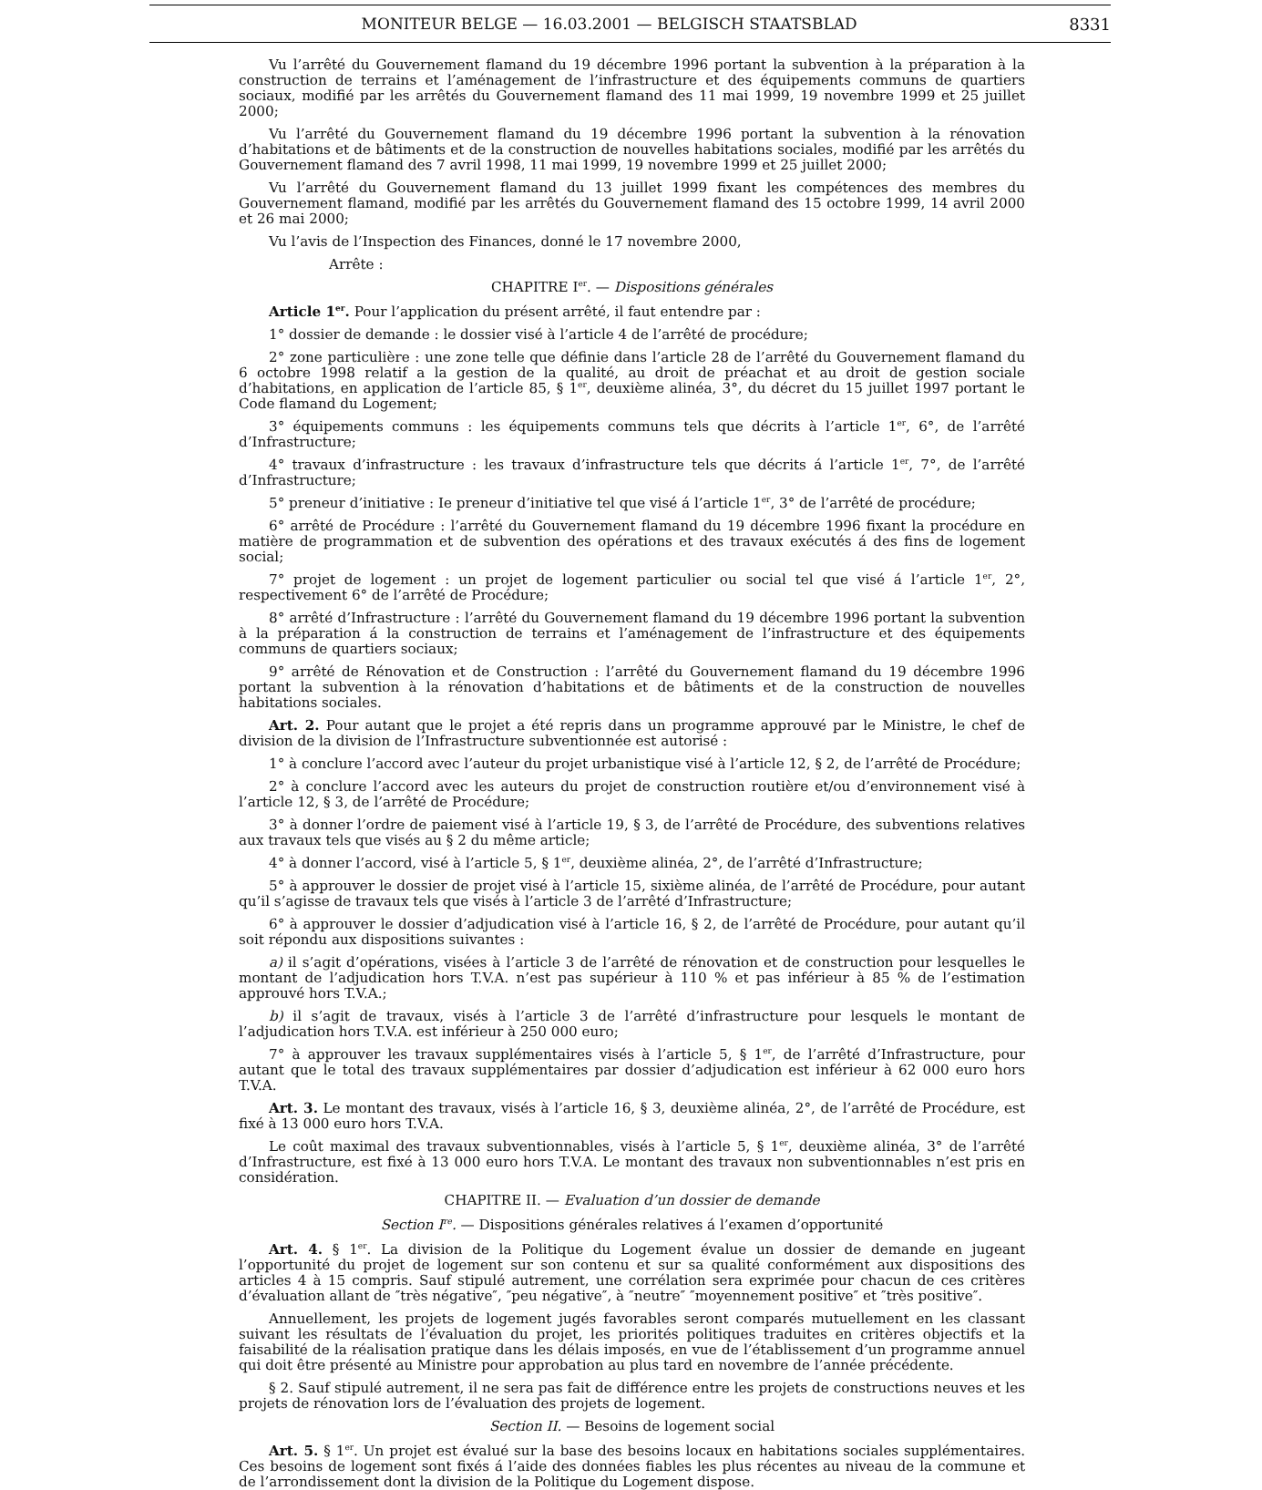MONITEUR BELGE — 16.03.2001 — BELGISCH STAATSBLAD
8331
Vu l’arrêté du Gouvernement flamand du 19 décembre 1996 portant la subvention à la préparation à la construction de terrains et l’aménagement de l’infrastructure et des équipements communs de quartiers sociaux, modifié par les arrêtés du Gouvernement flamand des 11 mai 1999, 19 novembre 1999 et 25 juillet 2000;
Vu l’arrêté du Gouvernement flamand du 19 décembre 1996 portant la subvention à la rénovation d’habitations et de bâtiments et de la construction de nouvelles habitations sociales, modifié par les arrêtés du Gouvernement flamand des 7 avril 1998, 11 mai 1999, 19 novembre 1999 et 25 juillet 2000;
Vu l’arrêté du Gouvernement flamand du 13 juillet 1999 fixant les compétences des membres du Gouvernement flamand, modifié par les arrêtés du Gouvernement flamand des 15 octobre 1999, 14 avril 2000 et 26 mai 2000;
Vu l’avis de l’Inspection des Finances, donné le 17 novembre 2000,
Arrête :
CHAPITRE I<sup>er</sup>. — Dispositions générales
Article 1<sup>er</sup>. Pour l’application du présent arrêté, il faut entendre par :
1° dossier de demande : le dossier visé à l’article 4 de l’arrêté de procédure;
2° zone particulière : une zone telle que définie dans l’article 28 de l’arrêté du Gouvernement flamand du 6 octobre 1998 relatif a la gestion de la qualité, au droit de préachat et au droit de gestion sociale d’habitations, en application de l’article 85, § 1<sup>er</sup>, deuxième alinéa, 3°, du décret du 15 juillet 1997 portant le Code flamand du Logement;
3° équipements communs : les équipements communs tels que décrits à l’article 1<sup>er</sup>, 6°, de l’arrêté d’Infrastructure;
4° travaux d’infrastructure : les travaux d’infrastructure tels que décrits á l’article 1<sup>er</sup>, 7°, de l’arrêté d’Infrastructure;
5° preneur d’initiative : Ie preneur d’initiative tel que visé á l’article 1<sup>er</sup>, 3° de l’arrêté de procédure;
6° arrêté de Procédure : l’arrêté du Gouvernement flamand du 19 décembre 1996 fixant la procédure en matière de programmation et de subvention des opérations et des travaux exécutés á des fins de logement social;
7° projet de logement : un projet de logement particulier ou social tel que visé á l’article 1<sup>er</sup>, 2°, respectivement 6° de l’arrêté de Procédure;
8° arrêté d’Infrastructure : l’arrêté du Gouvernement flamand du 19 décembre 1996 portant la subvention à la préparation á la construction de terrains et l’aménagement de l’infrastructure et des équipements communs de quartiers sociaux;
9° arrêté de Rénovation et de Construction : l’arrêté du Gouvernement flamand du 19 décembre 1996 portant la subvention à la rénovation d’habitations et de bâtiments et de la construction de nouvelles habitations sociales.
Art. 2. Pour autant que le projet a été repris dans un programme approuvé par le Ministre, le chef de division de la division de l’Infrastructure subventionnée est autorisé :
1° à conclure l’accord avec l’auteur du projet urbanistique visé à l’article 12, § 2, de l’arrêté de Procédure;
2° à conclure l’accord avec les auteurs du projet de construction routière et/ou d’environnement visé à l’article 12, § 3, de l’arrêté de Procédure;
3° à donner l’ordre de paiement visé à l’article 19, § 3, de l’arrêté de Procédure, des subventions relatives aux travaux tels que visés au § 2 du même article;
4° à donner l’accord, visé à l’article 5, § 1<sup>er</sup>, deuxième alinéa, 2°, de l’arrêté d’Infrastructure;
5° à approuver le dossier de projet visé à l’article 15, sixième alinéa, de l’arrêté de Procédure, pour autant qu’il s’agisse de travaux tels que visés à l’article 3 de l’arrêté d’Infrastructure;
6° à approuver le dossier d’adjudication visé à l’article 16, § 2, de l’arrêté de Procédure, pour autant qu’il soit répondu aux dispositions suivantes :
a) il s’agit d’opérations, visées à l’article 3 de l’arrêté de rénovation et de construction pour lesquelles le montant de l’adjudication hors T.V.A. n’est pas supérieur à 110 % et pas inférieur à 85 % de l’estimation approuvé hors T.V.A.;
b) il s’agit de travaux, visés à l’article 3 de l’arrêté d’infrastructure pour lesquels le montant de l’adjudication hors T.V.A. est inférieur à 250 000 euro;
7° à approuver les travaux supplémentaires visés à l’article 5, § 1<sup>er</sup>, de l’arrêté d’Infrastructure, pour autant que le total des travaux supplémentaires par dossier d’adjudication est inférieur à 62 000 euro hors T.V.A.
Art. 3. Le montant des travaux, visés à l’article 16, § 3, deuxième alinéa, 2°, de l’arrêté de Procédure, est fixé à 13 000 euro hors T.V.A.
Le coût maximal des travaux subventionnables, visés à l’article 5, § 1<sup>er</sup>, deuxième alinéa, 3° de l’arrêté d’Infrastructure, est fixé à 13 000 euro hors T.V.A. Le montant des travaux non subventionnables n’est pris en considération.
CHAPITRE II. — Evaluation d’un dossier de demande
Section I<sup>re</sup>. — Dispositions générales relatives á l’examen d’opportunité
Art. 4. § 1<sup>er</sup>. La division de la Politique du Logement évalue un dossier de demande en jugeant l’opportunité du projet de logement sur son contenu et sur sa qualité conformément aux dispositions des articles 4 à 15 compris. Sauf stipulé autrement, une corrélation sera exprimée pour chacun de ces critères d’évaluation allant de ″très négative″, ″peu négative″, à ″neutre″ ″moyennement positive″ et ″très positive″.
Annuellement, les projets de logement jugés favorables seront comparés mutuellement en les classant suivant les résultats de l’évaluation du projet, les priorités politiques traduites en critères objectifs et la faisabilité de la réalisation pratique dans les délais imposés, en vue de l’établissement d’un programme annuel qui doit être présenté au Ministre pour approbation au plus tard en novembre de l’année précédente.
§ 2. Sauf stipulé autrement, il ne sera pas fait de différence entre les projets de constructions neuves et les projets de rénovation lors de l’évaluation des projets de logement.
Section II. — Besoins de logement social
Art. 5. § 1<sup>er</sup>. Un projet est évalué sur la base des besoins locaux en habitations sociales supplémentaires. Ces besoins de logement sont fixés á l’aide des données fiables les plus récentes au niveau de la commune et de l’arrondissement dont la division de la Politique du Logement dispose.